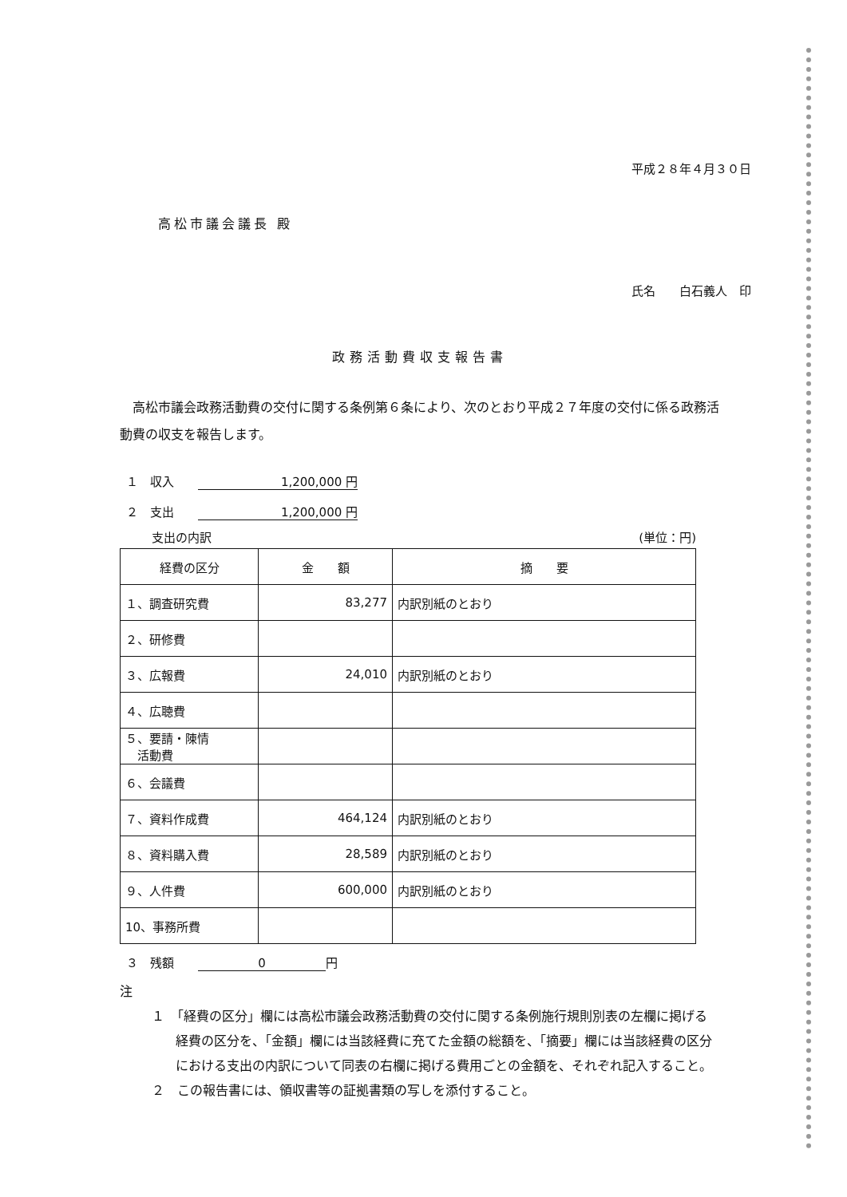平成２８年４月３０日
高松市議会議長 殿
氏名　　白石義人　印
政務活動費収支報告書
高松市議会政務活動費の交付に関する条例第６条により、次のとおり平成２７年度の交付に係る政務活動費の収支を報告します。
１　収入　　1,200,000 円
２　支出　　1,200,000 円
支出の内訳 (単位：円)
| 経費の区分 | 金 額 | 摘 要 |
| --- | --- | --- |
| １、調査研究費 | 83,277 | 内訳別紙のとおり |
| ２、研修費 | | |
| ３、広報費 | 24,010 | 内訳別紙のとおり |
| ４、広聴費 | | |
| ５、要請・陳情 活動費 | | |
| ６、会議費 | | |
| ７、資料作成費 | 464,124 | 内訳別紙のとおり |
| ８、資料購入費 | 28,589 | 内訳別紙のとおり |
| ９、人件費 | 600,000 | 内訳別紙のとおり |
| 10、事務所費 | | |
３　残額　　0 円
注
１　「経費の区分」欄には高松市議会政務活動費の交付に関する条例施行規則別表の左欄に掲げる経費の区分を、「金額」欄には当該経費に充てた金額の総額を、「摘要」欄には当該経費の区分における支出の内訳について同表の右欄に掲げる費用ごとの金額を、それぞれ記入すること。
２　この報告書には、領収書等の証拠書類の写しを添付すること。